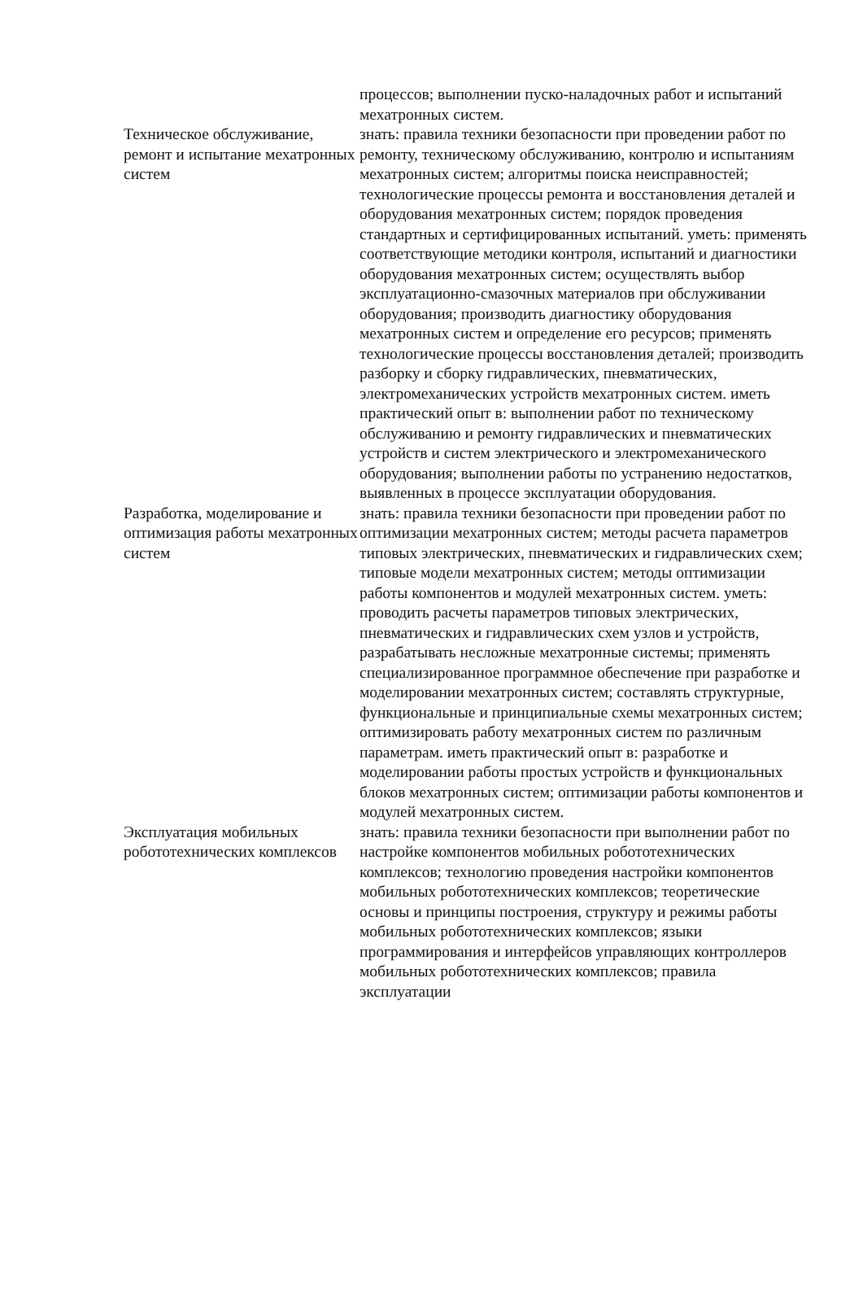| | процессов; выполнении пуско-наладочных работ и испытаний мехатронных систем. |
| Техническое обслуживание, ремонт и испытание мехатронных систем | знать: правила техники безопасности при проведении работ по ремонту, техническому обслуживанию, контролю и испытаниям мехатронных систем; алгоритмы поиска неисправностей; технологические процессы ремонта и восстановления деталей и оборудования мехатронных систем; порядок проведения стандартных и сертифицированных испытаний. уметь: применять соответствующие методики контроля, испытаний и диагностики оборудования мехатронных систем; осуществлять выбор эксплуатационно-смазочных материалов при обслуживании оборудования; производить диагностику оборудования мехатронных систем и определение его ресурсов; применять технологические процессы восстановления деталей; производить разборку и сборку гидравлических, пневматических, электромеханических устройств мехатронных систем. иметь практический опыт в: выполнении работ по техническому обслуживанию и ремонту гидравлических и пневматических устройств и систем электрического и электромеханического оборудования; выполнении работы по устранению недостатков, выявленных в процессе эксплуатации оборудования. |
| Разработка, моделирование и оптимизация работы мехатронных систем | знать: правила техники безопасности при проведении работ по оптимизации мехатронных систем; методы расчета параметров типовых электрических, пневматических и гидравлических схем; типовые модели мехатронных систем; методы оптимизации работы компонентов и модулей мехатронных систем. уметь: проводить расчеты параметров типовых электрических, пневматических и гидравлических схем узлов и устройств, разрабатывать несложные мехатронные системы; применять специализированное программное обеспечение при разработке и моделировании мехатронных систем; составлять структурные, функциональные и принципиальные схемы мехатронных систем; оптимизировать работу мехатронных систем по различным параметрам. иметь практический опыт в: разработке и моделировании работы простых устройств и функциональных блоков мехатронных систем; оптимизации работы компонентов и модулей мехатронных систем. |
| Эксплуатация мобильных робототехнических комплексов | знать: правила техники безопасности при выполнении работ по настройке компонентов мобильных робототехнических комплексов; технологию проведения настройки компонентов мобильных робототехнических комплексов; теоретические основы и принципы построения, структуру и режимы работы мобильных робототехнических комплексов; языки программирования и интерфейсов управляющих контроллеров мобильных робототехнических комплексов; правила эксплуатации |